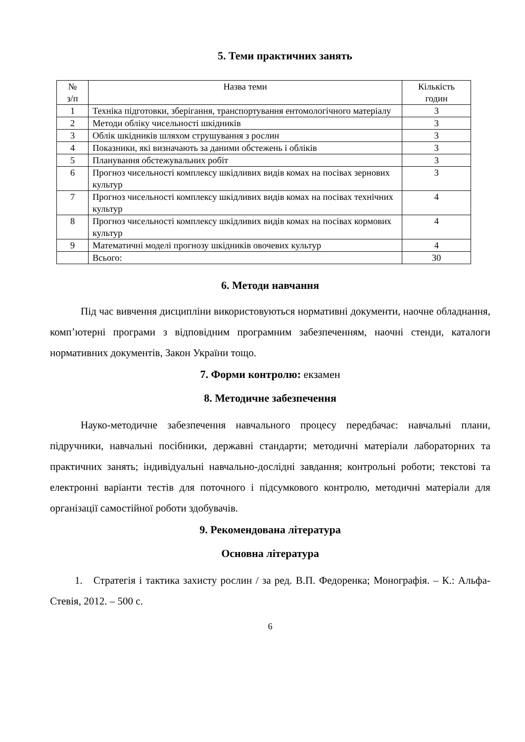5. Теми практичних занять
| № з/п | Назва теми | Кількість годин |
| --- | --- | --- |
| 1 | Техніка підготовки, зберігання, транспортування ентомологічного матеріалу | 3 |
| 2 | Методи обліку чисельності шкідників | 3 |
| 3 | Облік шкідників шляхом струшування з рослин | 3 |
| 4 | Показники, які визначають за даними обстежень і обліків | 3 |
| 5 | Планування обстежувальних робіт | 3 |
| 6 | Прогноз чисельності комплексу шкідливих видів комах на посівах зернових культур | 3 |
| 7 | Прогноз чисельності комплексу шкідливих видів комах на посівах технічних культур | 4 |
| 8 | Прогноз чисельності комплексу шкідливих видів комах на посівах кормових культур | 4 |
| 9 | Математичні моделі прогнозу шкідників овочевих культур | 4 |
| | Всього: | 30 |
6. Методи навчання
Під час вивчення дисципліни використовуються нормативні документи, наочне обладнання, комп’ютерні програми з відповідним програмним забезпеченням, наочні стенди, каталоги нормативних документів, Закон України тощо.
7. Форми контролю: екзамен
8. Методичне забезпечення
Науко-методичне забезпечення навчального процесу передбачає: навчальні плани, підручники, навчальні посібники, державні стандарти; методичні матеріали лабораторних та практичних занять; індивідуальні навчально-дослідні завдання; контрольні роботи; текстові та електронні варіанти тестів для поточного і підсумкового контролю, методичні матеріали для організації самостійної роботи здобувачів.
9. Рекомендована література
Основна література
1. Стратегія і тактика захисту рослин / за ред. В.П. Федоренка; Монографія. – К.: Альфа-Стевія, 2012. – 500 с.
6